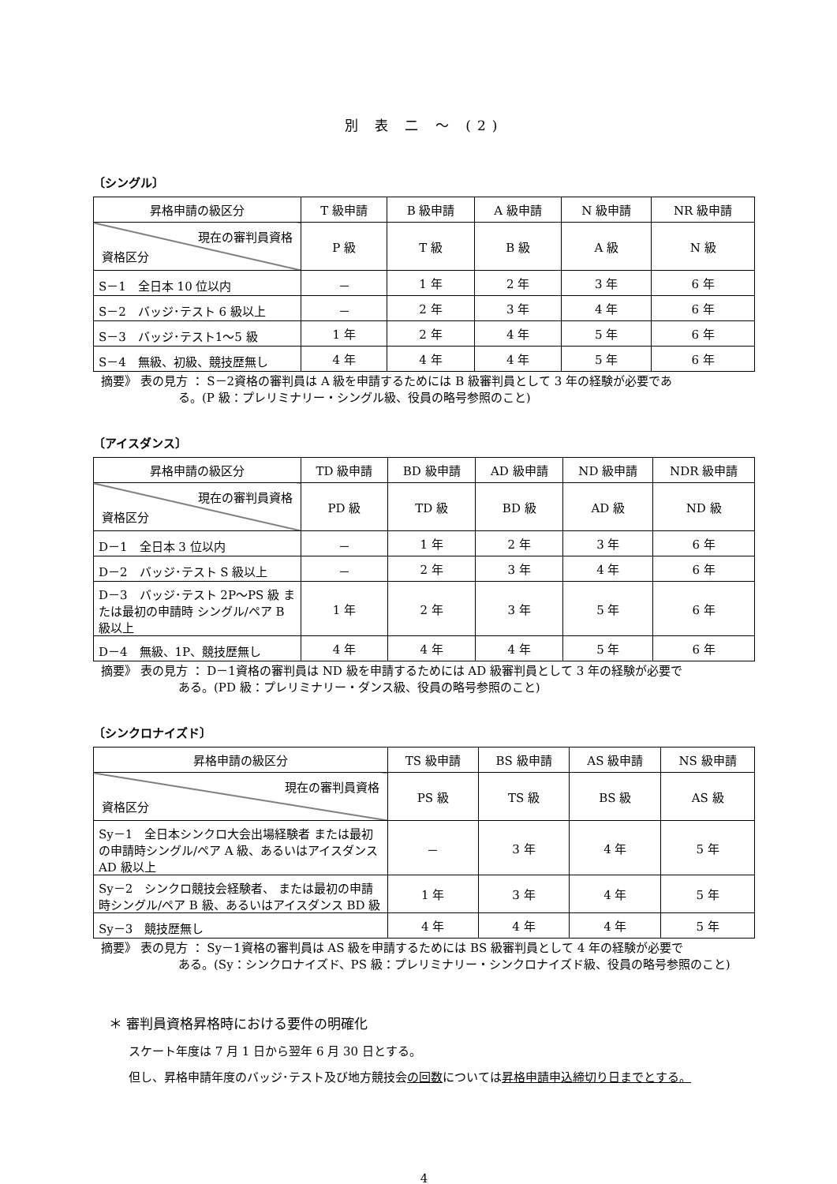別 表 二 ～ (2)
〔シングル〕
| 昇格申請の級区分 | T 級申請 | B 級申請 | A 級申請 | N 級申請 | NR 級申請 |
| 現在の審判員資格 資格区分 | P 級 | T 級 | B 級 | A 級 | N 級 |
| S－1 全日本 10 位以内 | － | 1 年 | 2 年 | 3 年 | 6 年 |
| S－2 バッジ･テスト 6 級以上 | － | 2 年 | 3 年 | 4 年 | 6 年 |
| S－3 バッジ･テスト1～5 級 | 1 年 | 2 年 | 4 年 | 5 年 | 6 年 |
| S－4 無級、初級、競技歴無し | 4 年 | 4 年 | 4 年 | 5 年 | 6 年 |
摘要》 表の見方 ： S－2資格の審判員は A 級を申請するためには B 級審判員として 3 年の経験が必要であ
る。(P 級：プレリミナリー・シングル級、役員の略号参照のこと)
〔アイスダンス〕
| 昇格申請の級区分 | TD 級申請 | BD 級申請 | AD 級申請 | ND 級申請 | NDR 級申請 |
| 現在の審判員資格 資格区分 | PD 級 | TD 級 | BD 級 | AD 級 | ND 級 |
| D－1 全日本 3 位以内 | － | 1 年 | 2 年 | 3 年 | 6 年 |
| D－2 バッジ･テスト S 級以上 | － | 2 年 | 3 年 | 4 年 | 6 年 |
| D－3 バッジ･テスト 2P～PS 級 または最初の申請時 シングル/ペア B 級以上 | 1 年 | 2 年 | 3 年 | 5 年 | 6 年 |
| D－4 無級、1P、競技歴無し | 4 年 | 4 年 | 4 年 | 5 年 | 6 年 |
摘要》 表の見方 ： D－1資格の審判員は ND 級を申請するためには AD 級審判員として 3 年の経験が必要で
ある。(PD 級：プレリミナリー・ダンス級、役員の略号参照のこと)
〔シンクロナイズド〕
| 昇格申請の級区分 | TS 級申請 | BS 級申請 | AS 級申請 | NS 級申請 |
| 現在の審判員資格 資格区分 | PS 級 | TS 級 | BS 級 | AS 級 |
| Sy－1 全日本シンクロ大会出場経験者 または最初の申請時シングル/ペア A 級、あるいはアイスダンス AD 級以上 | － | 3 年 | 4 年 | 5 年 |
| Sy－2 シンクロ競技会経験者、 または最初の申請時シングル/ペア B 級、あるいはアイスダンス BD 級 | 1 年 | 3 年 | 4 年 | 5 年 |
| Sy－3 競技歴無し | 4 年 | 4 年 | 4 年 | 5 年 |
摘要》 表の見方 ： Sy－1資格の審判員は AS 級を申請するためには BS 級審判員として 4 年の経験が必要で
ある。(Sy：シンクロナイズド、PS 級：プレリミナリー・シンクロナイズド級、役員の略号参照のこと)
＊ 審判員資格昇格時における要件の明確化
スケート年度は 7 月 1 日から翌年 6 月 30 日とする。
但し、昇格申請年度のバッジ･テスト及び地方競技会の回数については昇格申請申込締切り日までとする。
4